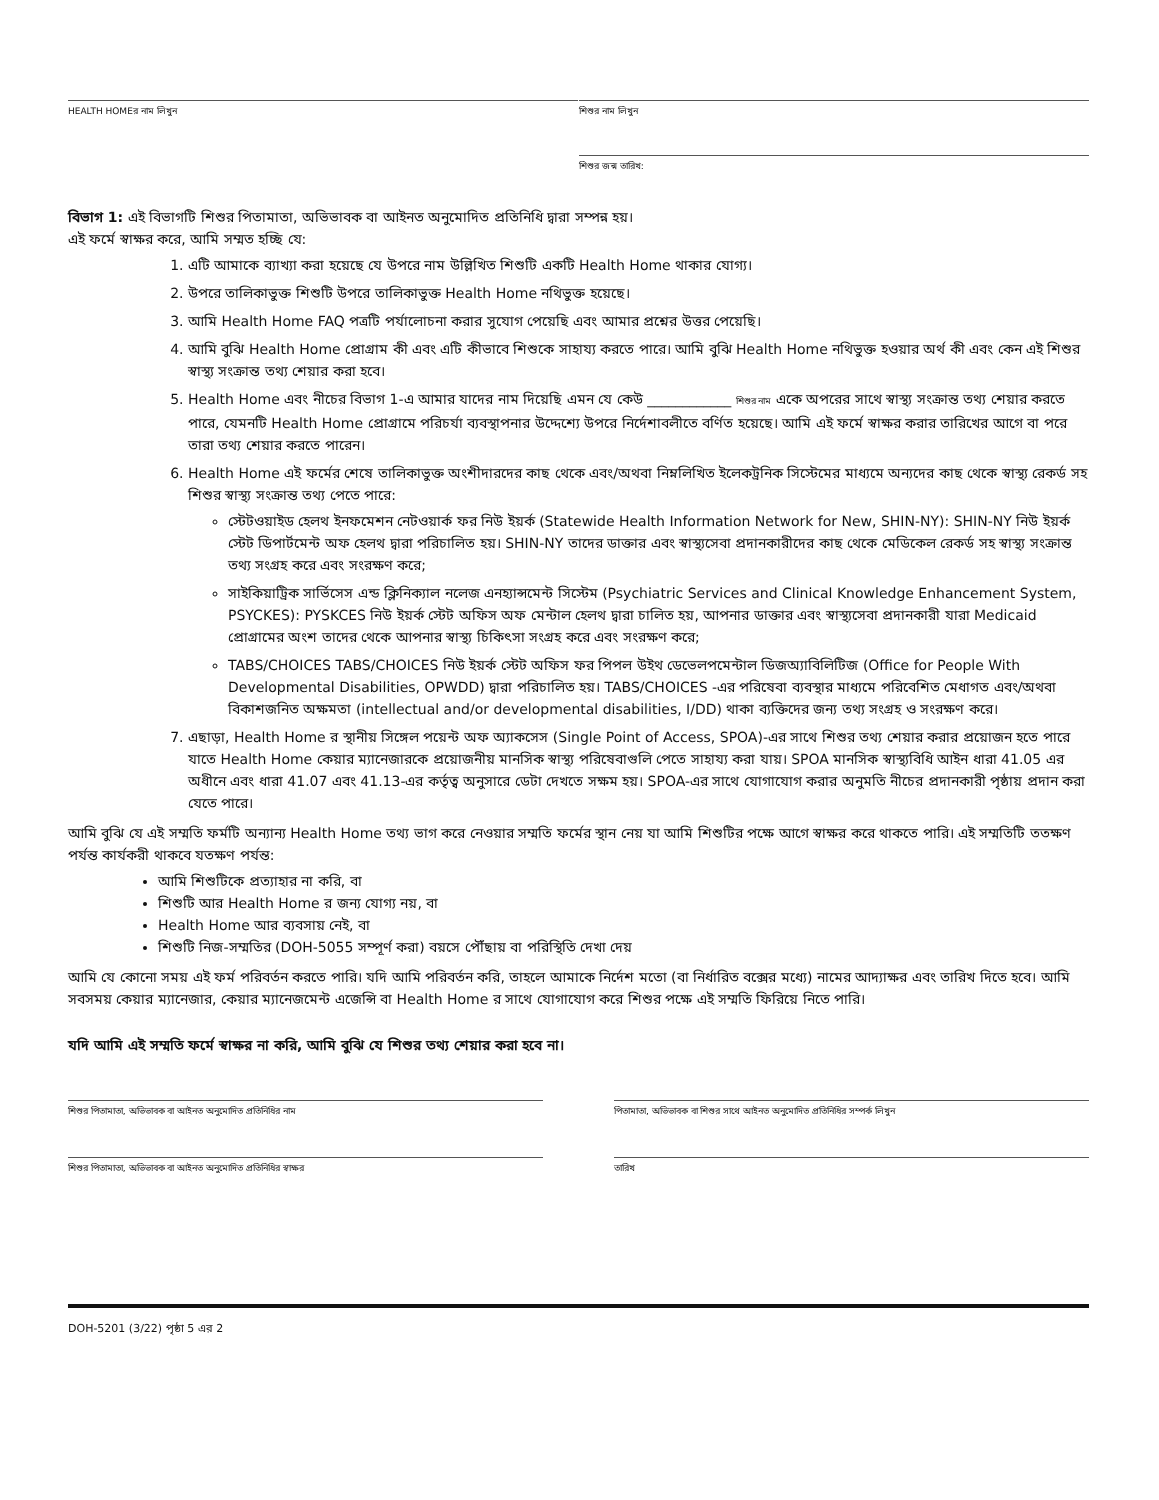HEALTH HOMEর নাম লিখুন শিশুর নাম লিখুন
শিশুর জন্ম তারিখ:
বিভাগ 1: এই বিভাগটি শিশুর পিতামাতা, অভিভাবক বা আইনত অনুমোদিত প্রতিনিধি দ্বারা সম্পন্ন হয়।
এই ফর্মে স্বাক্ষর করে, আমি সম্মত হচ্ছি যে:
1. এটি আমাকে ব্যাখ্যা করা হয়েছে যে উপরে নাম উল্লিখিত শিশুটি একটি Health Home থাকার যোগ্য।
2. উপরে তালিকাভুক্ত শিশুটি উপরে তালিকাভুক্ত Health Home নথিভুক্ত হয়েছে।
3. আমি Health Home FAQ পত্রটি পর্যালোচনা করার সুযোগ পেয়েছি এবং আমার প্রশ্নের উত্তর পেয়েছি।
4. আমি বুঝি Health Home প্রোগ্রাম কী এবং এটি কীভাবে শিশুকে সাহায্য করতে পারে। আমি বুঝি Health Home নথিভুক্ত হওয়ার অর্থ কী এবং কেন এই শিশুর স্বাস্থ্য সংক্রান্ত তথ্য শেয়ার করা হবে।
5. Health Home এবং নীচের বিভাগ 1-এ আমার যাদের নাম দিয়েছি এমন যে কেউ ____________ শিশুর নাম একে অপরের সাথে স্বাস্থ্য সংক্রান্ত তথ্য শেয়ার করতে পারে, যেমনটি Health Home প্রোগ্রামে পরিচর্যা ব্যবস্থাপনার উদ্দেশ্যে উপরে নির্দেশাবলীতে বর্ণিত হয়েছে। আমি এই ফর্মে স্বাক্ষর করার তারিখের আগে বা পরে তারা তথ্য শেয়ার করতে পারেন।
6. Health Home এই ফর্মের শেষে তালিকাভুক্ত অংশীদারদের কাছ থেকে এবং/অথবা নিম্নলিখিত ইলেকট্রনিক সিস্টেমের মাধ্যমে অন্যদের কাছ থেকে স্বাস্থ্য রেকর্ড সহ শিশুর স্বাস্থ্য সংক্রান্ত তথ্য পেতে পারে:
স্টেটওয়াইড হেলথ ইনফমেশন নেটওয়ার্ক ফর নিউ ইয়র্ক (Statewide Health Information Network for New, SHIN-NY): SHIN-NY নিউ ইয়র্ক স্টেট ডিপার্টমেন্ট অফ হেলথ দ্বারা পরিচালিত হয়। SHIN-NY তাদের ডাক্তার এবং স্বাস্থ্যসেবা প্রদানকারীদের কাছ থেকে মেডিকেল রেকর্ড সহ স্বাস্থ্য সংক্রান্ত তথ্য সংগ্রহ করে এবং সংরক্ষণ করে;
সাইকিয়াট্রিক সার্ভিসেস এন্ড ক্লিনিক্যাল নলেজ এনহ্যান্সমেন্ট সিস্টেম (Psychiatric Services and Clinical Knowledge Enhancement System, PSYCKES): PYSKCES নিউ ইয়র্ক স্টেট অফিস অফ মেন্টাল হেলথ দ্বারা চালিত হয়, আপনার ডাক্তার এবং স্বাস্থ্যসেবা প্রদানকারী যারা Medicaid প্রোগ্রামের অংশ তাদের থেকে আপনার স্বাস্থ্য চিকিৎসা সংগ্রহ করে এবং সংরক্ষণ করে;
TABS/CHOICES TABS/CHOICES নিউ ইয়র্ক স্টেট অফিস ফর পিপল উইথ ডেভেলপমেন্টাল ডিজঅ্যাবিলিটিজ (Office for People With Developmental Disabilities, OPWDD) দ্বারা পরিচালিত হয়। TABS/CHOICES -এর পরিষেবা ব্যবস্থার মাধ্যমে পরিবেশিত মেধাগত এবং/অথবা বিকাশজনিত অক্ষমতা (intellectual and/or developmental disabilities, I/DD) থাকা ব্যক্তিদের জন্য তথ্য সংগ্রহ ও সংরক্ষণ করে।
7. এছাড়া, Health Home র স্থানীয় সিঙ্গেল পয়েন্ট অফ অ্যাকসেস (Single Point of Access, SPOA)-এর সাথে শিশুর তথ্য শেয়ার করার প্রয়োজন হতে পারে যাতে Health Home কেয়ার ম্যানেজারকে প্রয়োজনীয় মানসিক স্বাস্থ্য পরিষেবাগুলি পেতে সাহায্য করা যায়। SPOA মানসিক স্বাস্থ্যবিধি আইন ধারা 41.05 এর অধীনে এবং ধারা 41.07 এবং 41.13-এর কর্তৃত্ব অনুসারে ডেটা দেখতে সক্ষম হয়। SPOA-এর সাথে যোগাযোগ করার অনুমতি নীচের প্রদানকারী পৃষ্ঠায় প্রদান করা যেতে পারে।
আমি বুঝি যে এই সম্মতি ফর্মটি অন্যান্য Health Home তথ্য ভাগ করে নেওয়ার সম্মতি ফর্মের স্থান নেয় যা আমি শিশুটির পক্ষে আগে স্বাক্ষর করে থাকতে পারি। এই সম্মতিটি ততক্ষণ পর্যন্ত কার্যকরী থাকবে যতক্ষণ পর্যন্ত:
আমি শিশুটিকে প্রত্যাহার না করি, বা
শিশুটি আর Health Home র জন্য যোগ্য নয়, বা
Health Home আর ব্যবসায় নেই, বা
শিশুটি নিজ-সম্মতির (DOH-5055 সম্পূর্ণ করা) বয়সে পৌঁছায় বা পরিস্থিতি দেখা দেয়
আমি যে কোনো সময় এই ফর্ম পরিবর্তন করতে পারি। যদি আমি পরিবর্তন করি, তাহলে আমাকে নির্দেশ মতো (বা নির্ধারিত বক্সের মধ্যে) নামের আদ্যাক্ষর এবং তারিখ দিতে হবে। আমি সবসময় কেয়ার ম্যানেজার, কেয়ার ম্যানেজমেন্ট এজেন্সি বা Health Home র সাথে যোগাযোগ করে শিশুর পক্ষে এই সম্মতি ফিরিয়ে নিতে পারি।
যদি আমি এই সম্মতি ফর্মে স্বাক্ষর না করি, আমি বুঝি যে শিশুর তথ্য শেয়ার করা হবে না।
শিশুর পিতামাতা, অভিভাবক বা আইনত অনুমোদিত প্রতিনিধির নাম পিতামাতা, অভিভাবক বা শিশুর সাথে আইনত অনুমোদিত প্রতিনিধির সম্পর্ক লিখুন
শিশুর পিতামাতা, অভিভাবক বা আইনত অনুমোদিত প্রতিনিধির স্বাক্ষর তারিখ
DOH-5201 (3/22) পৃষ্ঠা 5 এর 2